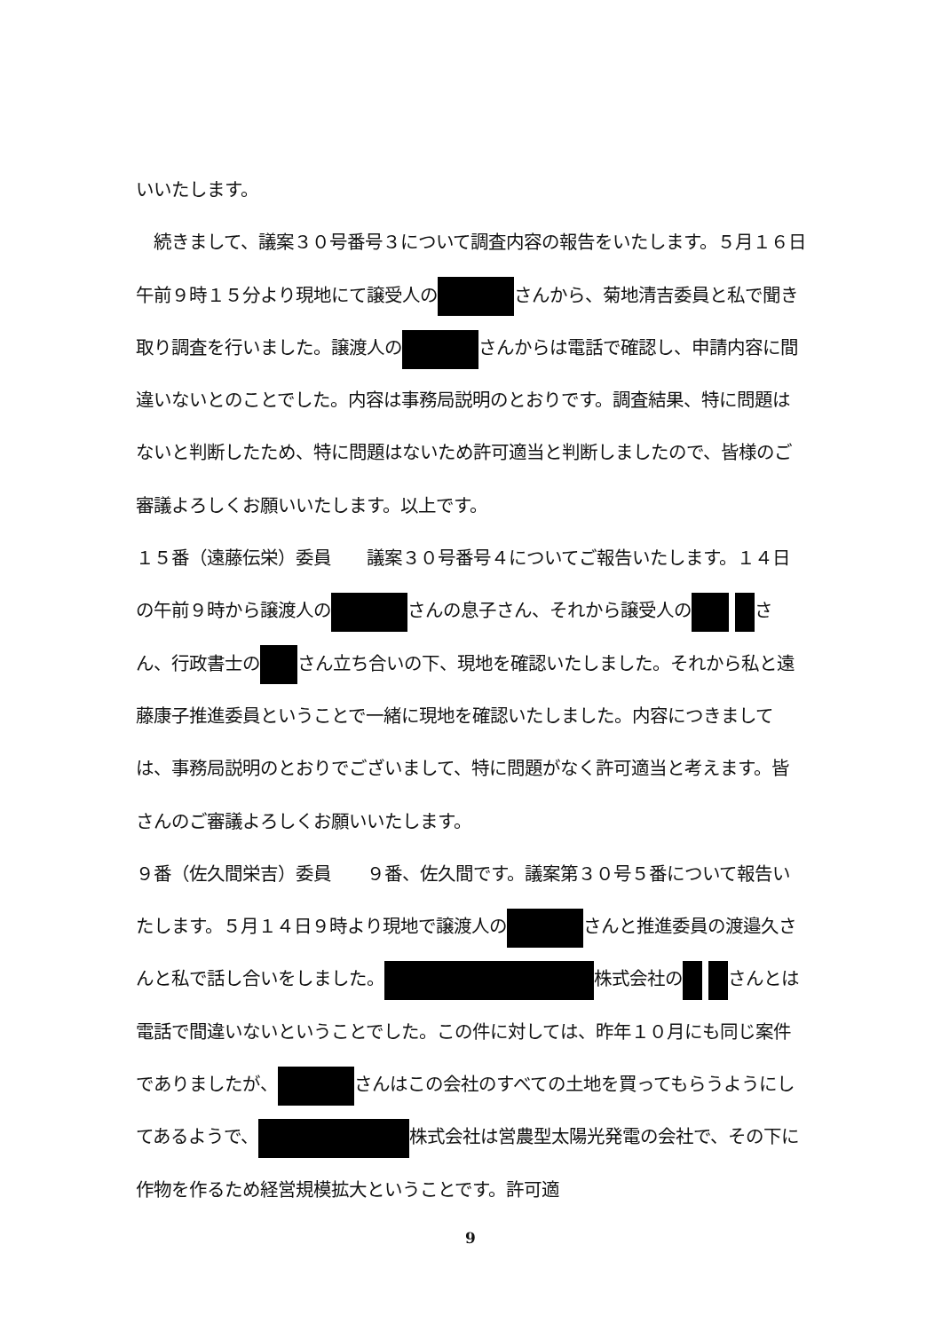いいたします。
　続きまして、議案３０号番号３について調査内容の報告をいたします。５月１６日午前９時１５分より現地にて譲受人の さんから、菊地清吉委員と私で聞き取り調査を行いました。譲渡人の さんからは電話で確認し、申請内容に間違いないとのことでした。内容は事務局説明のとおりです。調査結果、特に問題はないと判断したため、特に問題はないため許可適当と判断しましたので、皆様のご審議よろしくお願いいたします。以上です。
１５番（遠藤伝栄）委員　　議案３０号番号４についてご報告いたします。１４日の午前９時から譲渡人の さんの息子さん、それから譲受人の さん、行政書士の さん立ち合いの下、現地を確認いたしました。それから私と遠藤康子推進委員ということで一緒に現地を確認いたしました。内容につきましては、事務局説明のとおりでございまして、特に問題がなく許可適当と考えます。皆さんのご審議よろしくお願いいたします。
９番（佐久間栄吉）委員　　９番、佐久間です。議案第３０号５番について報告いたします。５月１４日９時より現地で譲渡人の さんと推進委員の渡邉久さんと私で話し合いをしました。 株式会社の さんとは電話で間違いないということでした。この件に対しては、昨年１０月にも同じ案件でありましたが、 さんはこの会社のすべての土地を買ってもらうようにしてあるようで、 株式会社は営農型太陽光発電の会社で、その下に作物を作るため経営規模拡大ということです。許可適
9